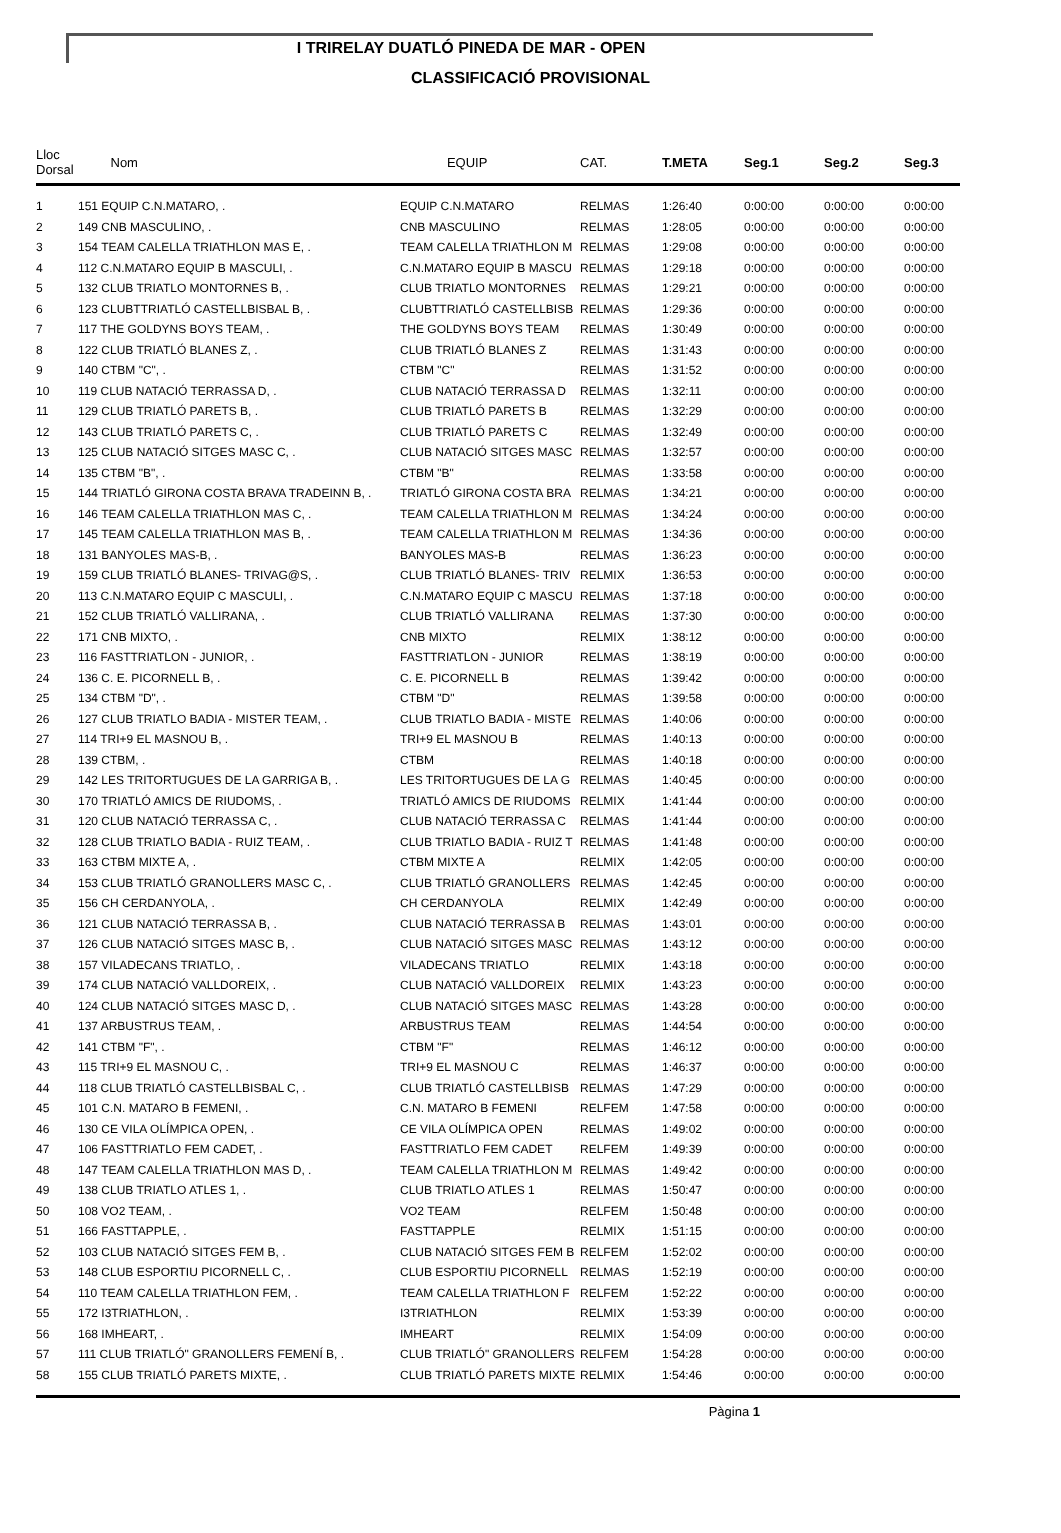I TRIRELAY DUATLÓ PINEDA DE MAR - OPEN
CLASSIFICACIÓ PROVISIONAL
| Lloc Dorsal | Nom | EQUIP | CAT. | T.META | Seg.1 | Seg.2 | Seg.3 |
| --- | --- | --- | --- | --- | --- | --- | --- |
| 1 | 151 EQUIP C.N.MATARO, . | EQUIP C.N.MATARO | RELMAS | 1:26:40 | 0:00:00 | 0:00:00 | 0:00:00 |
| 2 | 149 CNB MASCULINO, . | CNB MASCULINO | RELMAS | 1:28:05 | 0:00:00 | 0:00:00 | 0:00:00 |
| 3 | 154 TEAM CALELLA TRIATHLON MAS E, . | TEAM CALELLA TRIATHLON M | RELMAS | 1:29:08 | 0:00:00 | 0:00:00 | 0:00:00 |
| 4 | 112 C.N.MATARO EQUIP B MASCULI, . | C.N.MATARO EQUIP B MASCU | RELMAS | 1:29:18 | 0:00:00 | 0:00:00 | 0:00:00 |
| 5 | 132 CLUB TRIATLO MONTORNES B, . | CLUB TRIATLO MONTORNES | RELMAS | 1:29:21 | 0:00:00 | 0:00:00 | 0:00:00 |
| 6 | 123 CLUBTTRIATLÓ CASTELLBISBAL B, . | CLUBTTRIATLÓ CASTELLBISB | RELMAS | 1:29:36 | 0:00:00 | 0:00:00 | 0:00:00 |
| 7 | 117 THE GOLDYNS BOYS TEAM, . | THE GOLDYNS BOYS TEAM | RELMAS | 1:30:49 | 0:00:00 | 0:00:00 | 0:00:00 |
| 8 | 122 CLUB TRIATLÓ BLANES Z, . | CLUB TRIATLÓ BLANES Z | RELMAS | 1:31:43 | 0:00:00 | 0:00:00 | 0:00:00 |
| 9 | 140 CTBM "C", . | CTBM "C" | RELMAS | 1:31:52 | 0:00:00 | 0:00:00 | 0:00:00 |
| 10 | 119 CLUB NATACIÓ TERRASSA D, . | CLUB NATACIÓ TERRASSA D | RELMAS | 1:32:11 | 0:00:00 | 0:00:00 | 0:00:00 |
| 11 | 129 CLUB TRIATLÓ PARETS B, . | CLUB TRIATLÓ PARETS B | RELMAS | 1:32:29 | 0:00:00 | 0:00:00 | 0:00:00 |
| 12 | 143 CLUB TRIATLÓ PARETS C, . | CLUB TRIATLÓ PARETS C | RELMAS | 1:32:49 | 0:00:00 | 0:00:00 | 0:00:00 |
| 13 | 125 CLUB NATACIÓ SITGES MASC C, . | CLUB NATACIÓ SITGES MASC | RELMAS | 1:32:57 | 0:00:00 | 0:00:00 | 0:00:00 |
| 14 | 135 CTBM "B", . | CTBM "B" | RELMAS | 1:33:58 | 0:00:00 | 0:00:00 | 0:00:00 |
| 15 | 144 TRIATLÓ GIRONA COSTA BRAVA TRADEINN B, . | TRIATLÓ GIRONA COSTA BRA | RELMAS | 1:34:21 | 0:00:00 | 0:00:00 | 0:00:00 |
| 16 | 146 TEAM CALELLA TRIATHLON MAS C, . | TEAM CALELLA TRIATHLON M | RELMAS | 1:34:24 | 0:00:00 | 0:00:00 | 0:00:00 |
| 17 | 145 TEAM CALELLA TRIATHLON MAS B, . | TEAM CALELLA TRIATHLON M | RELMAS | 1:34:36 | 0:00:00 | 0:00:00 | 0:00:00 |
| 18 | 131 BANYOLES MAS-B, . | BANYOLES MAS-B | RELMAS | 1:36:23 | 0:00:00 | 0:00:00 | 0:00:00 |
| 19 | 159 CLUB TRIATLÓ BLANES- TRIVAG@S, . | CLUB TRIATLÓ BLANES- TRIV | RELMIX | 1:36:53 | 0:00:00 | 0:00:00 | 0:00:00 |
| 20 | 113 C.N.MATARO EQUIP C MASCULI, . | C.N.MATARO EQUIP C MASCU | RELMAS | 1:37:18 | 0:00:00 | 0:00:00 | 0:00:00 |
| 21 | 152 CLUB TRIATLÓ VALLIRANA, . | CLUB TRIATLÓ VALLIRANA | RELMAS | 1:37:30 | 0:00:00 | 0:00:00 | 0:00:00 |
| 22 | 171 CNB MIXTO, . | CNB MIXTO | RELMIX | 1:38:12 | 0:00:00 | 0:00:00 | 0:00:00 |
| 23 | 116 FASTTRIATLON - JUNIOR, . | FASTTRIATLON - JUNIOR | RELMAS | 1:38:19 | 0:00:00 | 0:00:00 | 0:00:00 |
| 24 | 136 C. E. PICORNELL B, . | C. E. PICORNELL B | RELMAS | 1:39:42 | 0:00:00 | 0:00:00 | 0:00:00 |
| 25 | 134 CTBM "D", . | CTBM "D" | RELMAS | 1:39:58 | 0:00:00 | 0:00:00 | 0:00:00 |
| 26 | 127 CLUB TRIATLO BADIA - MISTER TEAM, . | CLUB TRIATLO BADIA - MISTE | RELMAS | 1:40:06 | 0:00:00 | 0:00:00 | 0:00:00 |
| 27 | 114 TRI+9 EL MASNOU B, . | TRI+9 EL MASNOU B | RELMAS | 1:40:13 | 0:00:00 | 0:00:00 | 0:00:00 |
| 28 | 139 CTBM, . | CTBM | RELMAS | 1:40:18 | 0:00:00 | 0:00:00 | 0:00:00 |
| 29 | 142 LES TRITORTUGUES DE LA GARRIGA B, . | LES TRITORTUGUES DE LA G | RELMAS | 1:40:45 | 0:00:00 | 0:00:00 | 0:00:00 |
| 30 | 170 TRIATLÓ AMICS DE RIUDOMS, . | TRIATLÓ AMICS DE RIUDOMS | RELMIX | 1:41:44 | 0:00:00 | 0:00:00 | 0:00:00 |
| 31 | 120 CLUB NATACIÓ TERRASSA C, . | CLUB NATACIÓ TERRASSA C | RELMAS | 1:41:44 | 0:00:00 | 0:00:00 | 0:00:00 |
| 32 | 128 CLUB TRIATLO BADIA - RUIZ TEAM, . | CLUB TRIATLO BADIA - RUIZ T | RELMAS | 1:41:48 | 0:00:00 | 0:00:00 | 0:00:00 |
| 33 | 163 CTBM MIXTE A, . | CTBM MIXTE A | RELMIX | 1:42:05 | 0:00:00 | 0:00:00 | 0:00:00 |
| 34 | 153 CLUB TRIATLÓ GRANOLLERS MASC C, . | CLUB TRIATLÓ GRANOLLERS | RELMAS | 1:42:45 | 0:00:00 | 0:00:00 | 0:00:00 |
| 35 | 156 CH CERDANYOLA, . | CH CERDANYOLA | RELMIX | 1:42:49 | 0:00:00 | 0:00:00 | 0:00:00 |
| 36 | 121 CLUB NATACIÓ TERRASSA B, . | CLUB NATACIÓ TERRASSA B | RELMAS | 1:43:01 | 0:00:00 | 0:00:00 | 0:00:00 |
| 37 | 126 CLUB NATACIÓ SITGES MASC B, . | CLUB NATACIÓ SITGES MASC | RELMAS | 1:43:12 | 0:00:00 | 0:00:00 | 0:00:00 |
| 38 | 157 VILADECANS TRIATLO, . | VILADECANS TRIATLO | RELMIX | 1:43:18 | 0:00:00 | 0:00:00 | 0:00:00 |
| 39 | 174 CLUB NATACIÓ VALLDOREIX, . | CLUB NATACIÓ VALLDOREIX | RELMIX | 1:43:23 | 0:00:00 | 0:00:00 | 0:00:00 |
| 40 | 124 CLUB NATACIÓ SITGES MASC D, . | CLUB NATACIÓ SITGES MASC | RELMAS | 1:43:28 | 0:00:00 | 0:00:00 | 0:00:00 |
| 41 | 137 ARBUSTRUS TEAM, . | ARBUSTRUS TEAM | RELMAS | 1:44:54 | 0:00:00 | 0:00:00 | 0:00:00 |
| 42 | 141 CTBM "F", . | CTBM "F" | RELMAS | 1:46:12 | 0:00:00 | 0:00:00 | 0:00:00 |
| 43 | 115 TRI+9 EL MASNOU C, . | TRI+9 EL MASNOU C | RELMAS | 1:46:37 | 0:00:00 | 0:00:00 | 0:00:00 |
| 44 | 118 CLUB TRIATLÓ CASTELLBISBAL C, . | CLUB TRIATLÓ CASTELLBISB | RELMAS | 1:47:29 | 0:00:00 | 0:00:00 | 0:00:00 |
| 45 | 101 C.N. MATARO B FEMENI, . | C.N. MATARO B FEMENI | RELFEM | 1:47:58 | 0:00:00 | 0:00:00 | 0:00:00 |
| 46 | 130 CE VILA OLÍMPICA OPEN, . | CE VILA OLÍMPICA OPEN | RELMAS | 1:49:02 | 0:00:00 | 0:00:00 | 0:00:00 |
| 47 | 106 FASTTRIATLO FEM CADET, . | FASTTRIATLO FEM CADET | RELFEM | 1:49:39 | 0:00:00 | 0:00:00 | 0:00:00 |
| 48 | 147 TEAM CALELLA TRIATHLON MAS D, . | TEAM CALELLA TRIATHLON M | RELMAS | 1:49:42 | 0:00:00 | 0:00:00 | 0:00:00 |
| 49 | 138 CLUB TRIATLO ATLES 1, . | CLUB TRIATLO ATLES 1 | RELMAS | 1:50:47 | 0:00:00 | 0:00:00 | 0:00:00 |
| 50 | 108 VO2 TEAM, . | VO2 TEAM | RELFEM | 1:50:48 | 0:00:00 | 0:00:00 | 0:00:00 |
| 51 | 166 FASTTAPPLE, . | FASTTAPPLE | RELMIX | 1:51:15 | 0:00:00 | 0:00:00 | 0:00:00 |
| 52 | 103 CLUB NATACIÓ SITGES FEM B, . | CLUB NATACIÓ SITGES FEM B | RELFEM | 1:52:02 | 0:00:00 | 0:00:00 | 0:00:00 |
| 53 | 148 CLUB ESPORTIU PICORNELL C, . | CLUB ESPORTIU PICORNELL | RELMAS | 1:52:19 | 0:00:00 | 0:00:00 | 0:00:00 |
| 54 | 110 TEAM CALELLA TRIATHLON FEM, . | TEAM CALELLA TRIATHLON F | RELFEM | 1:52:22 | 0:00:00 | 0:00:00 | 0:00:00 |
| 55 | 172 I3TRIATHLON, . | I3TRIATHLON | RELMIX | 1:53:39 | 0:00:00 | 0:00:00 | 0:00:00 |
| 56 | 168 IMHEART, . | IMHEART | RELMIX | 1:54:09 | 0:00:00 | 0:00:00 | 0:00:00 |
| 57 | 111 CLUB TRIATLÓ" GRANOLLERS FEMENÍ B, . | CLUB TRIATLÓ" GRANOLLERS | RELFEM | 1:54:28 | 0:00:00 | 0:00:00 | 0:00:00 |
| 58 | 155 CLUB TRIATLÓ PARETS MIXTE, . | CLUB TRIATLÓ PARETS MIXTE | RELMIX | 1:54:46 | 0:00:00 | 0:00:00 | 0:00:00 |
Pàgina 1